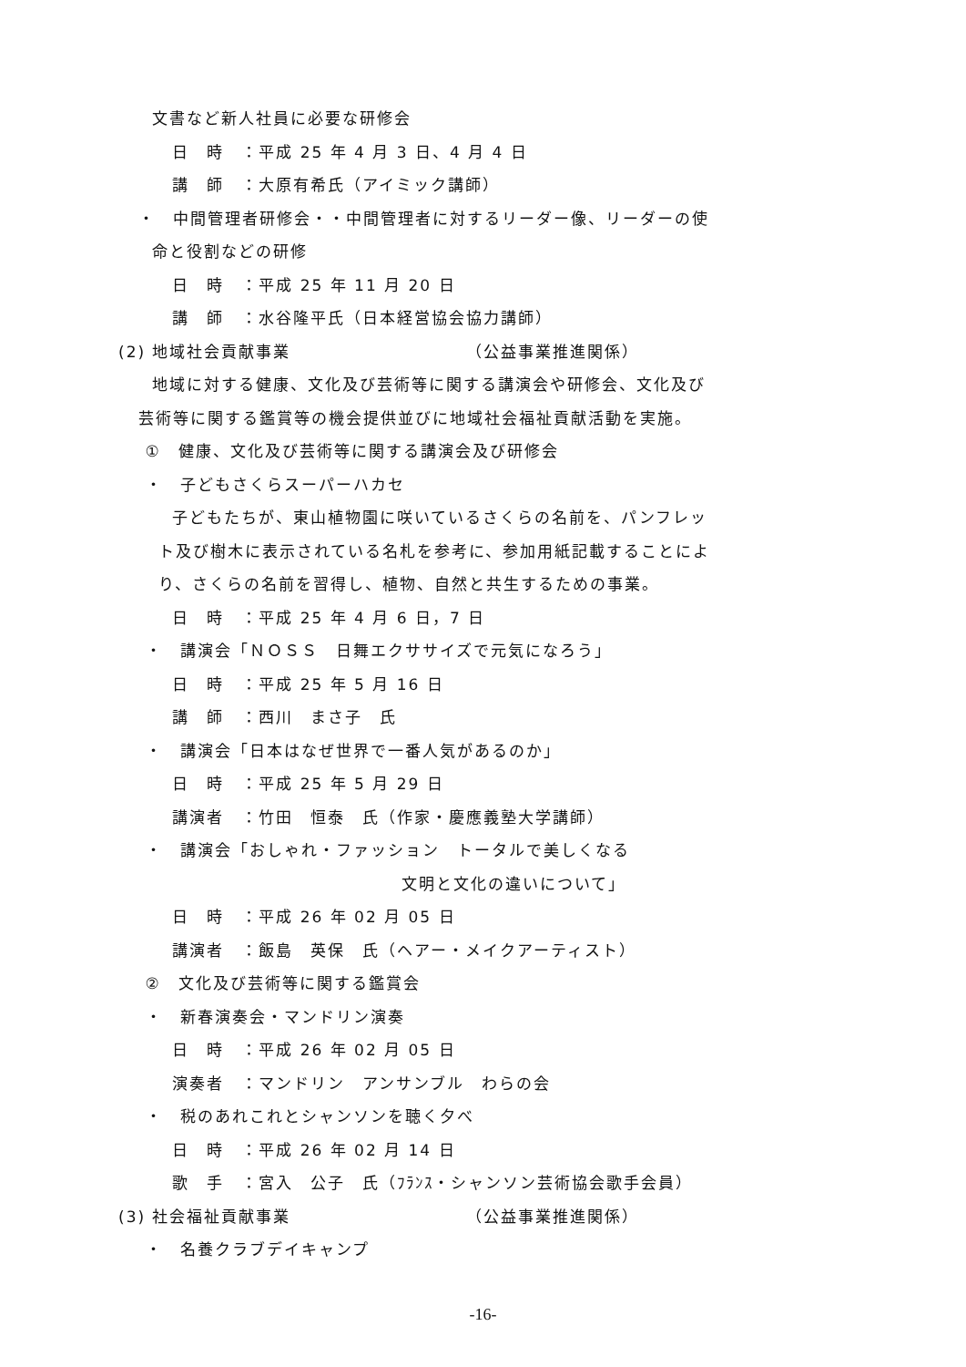文書など新人社員に必要な研修会
日　時　：平成 25 年 4 月 3 日、4 月 4 日
講　師　：大原有希氏（アイミック講師）
・　中間管理者研修会・・中間管理者に対するリーダー像、リーダーの使
命と役割などの研修
日　時　：平成 25 年 11 月 20 日
講　師　：水谷隆平氏（日本経営協会協力講師）
(2) 地域社会貢献事業 （公益事業推進関係）
地域に対する健康、文化及び芸術等に関する講演会や研修会、文化及び
芸術等に関する鑑賞等の機会提供並びに地域社会福祉貢献活動を実施。
①　健康、文化及び芸術等に関する講演会及び研修会
・　子どもさくらスーパーハカセ
子どもたちが、東山植物園に咲いているさくらの名前を、パンフレッ
ト及び樹木に表示されている名札を参考に、参加用紙記載することによ
り、さくらの名前を習得し、植物、自然と共生するための事業。
日　時　：平成 25 年 4 月 6 日，7 日
・　講演会「ＮＯＳＳ　日舞エクササイズで元気になろう」
日　時　：平成 25 年 5 月 16 日
講　師　：西川　まさ子　氏
・　講演会「日本はなぜ世界で一番人気があるのか」
日　時　：平成 25 年 5 月 29 日
講演者　：竹田　恒泰　氏（作家・慶應義塾大学講師）
・　講演会「おしゃれ・ファッション　トータルで美しくなる
文明と文化の違いについて」
日　時　：平成 26 年 02 月 05 日
講演者　：飯島　英保　氏（ヘアー・メイクアーティスト）
②　文化及び芸術等に関する鑑賞会
・　新春演奏会・マンドリン演奏
日　時　：平成 26 年 02 月 05 日
演奏者　：マンドリン　アンサンブル　わらの会
・　税のあれこれとシャンソンを聴く夕べ
日　時　：平成 26 年 02 月 14 日
歌　手　：宮入　公子　氏（ﾌﾗﾝｽ・シャンソン芸術協会歌手会員）
(3) 社会福祉貢献事業 （公益事業推進関係）
・　名養クラブデイキャンプ
-16-